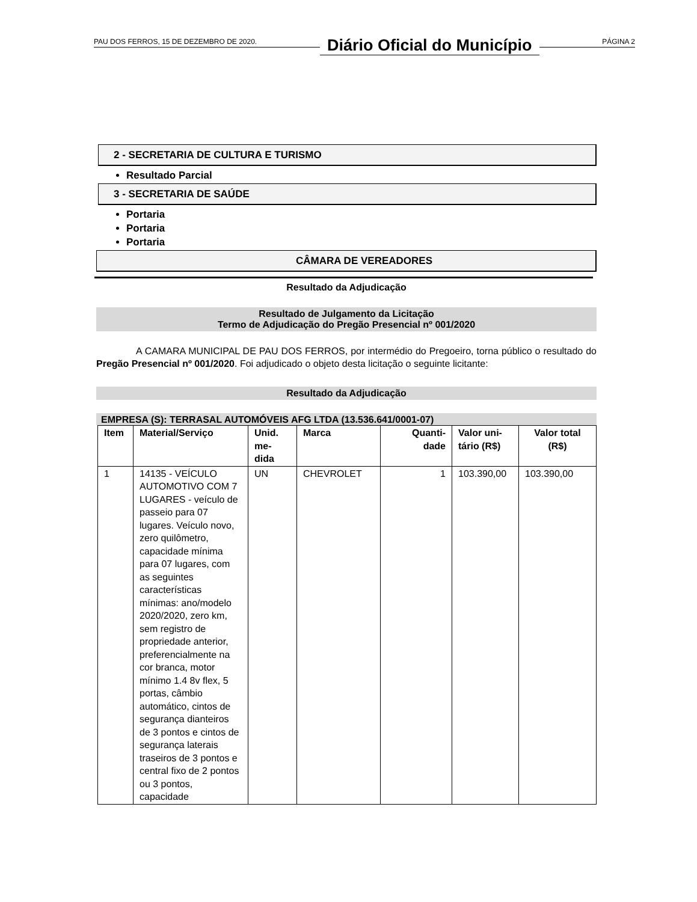PAU DOS FERROS, 15 DE DEZEMBRO DE 2020. Diário Oficial do Município PÁGINA 2
2 - SECRETARIA DE CULTURA E TURISMO
Resultado Parcial
3 - SECRETARIA DE SAÚDE
Portaria
Portaria
Portaria
CÂMARA DE VEREADORES
Resultado da Adjudicação
Resultado de Julgamento da Licitação
Termo de Adjudicação do Pregão Presencial nº 001/2020
A CAMARA MUNICIPAL DE PAU DOS FERROS, por intermédio do Pregoeiro, torna público o resultado do Pregão Presencial nº 001/2020. Foi adjudicado o objeto desta licitação o seguinte licitante:
Resultado da Adjudicação
EMPRESA (S): TERRASAL AUTOMÓVEIS AFG LTDA (13.536.641/0001-07)
| Item | Material/Serviço | Unid. me- dida | Marca | Quanti- dade | Valor uni- tário (R$) | Valor total (R$) |
| --- | --- | --- | --- | --- | --- | --- |
| 1 | 14135 - VEÍCULO AUTOMOTIVO COM 7 LUGARES - veículo de passeio para 07 lugares. Veículo novo, zero quilômetro, capacidade mínima para 07 lugares, com as seguintes características mínimas: ano/modelo 2020/2020, zero km, sem registro de propriedade anterior, preferencialmente na cor branca, motor mínimo 1.4 8v flex, 5 portas, câmbio automático, cintos de segurança dianteiros de 3 pontos e cintos de segurança laterais traseiros de 3 pontos e central fixo de 2 pontos ou 3 pontos, capacidade | UN | CHEVROLET | 1 | 103.390,00 | 103.390,00 |